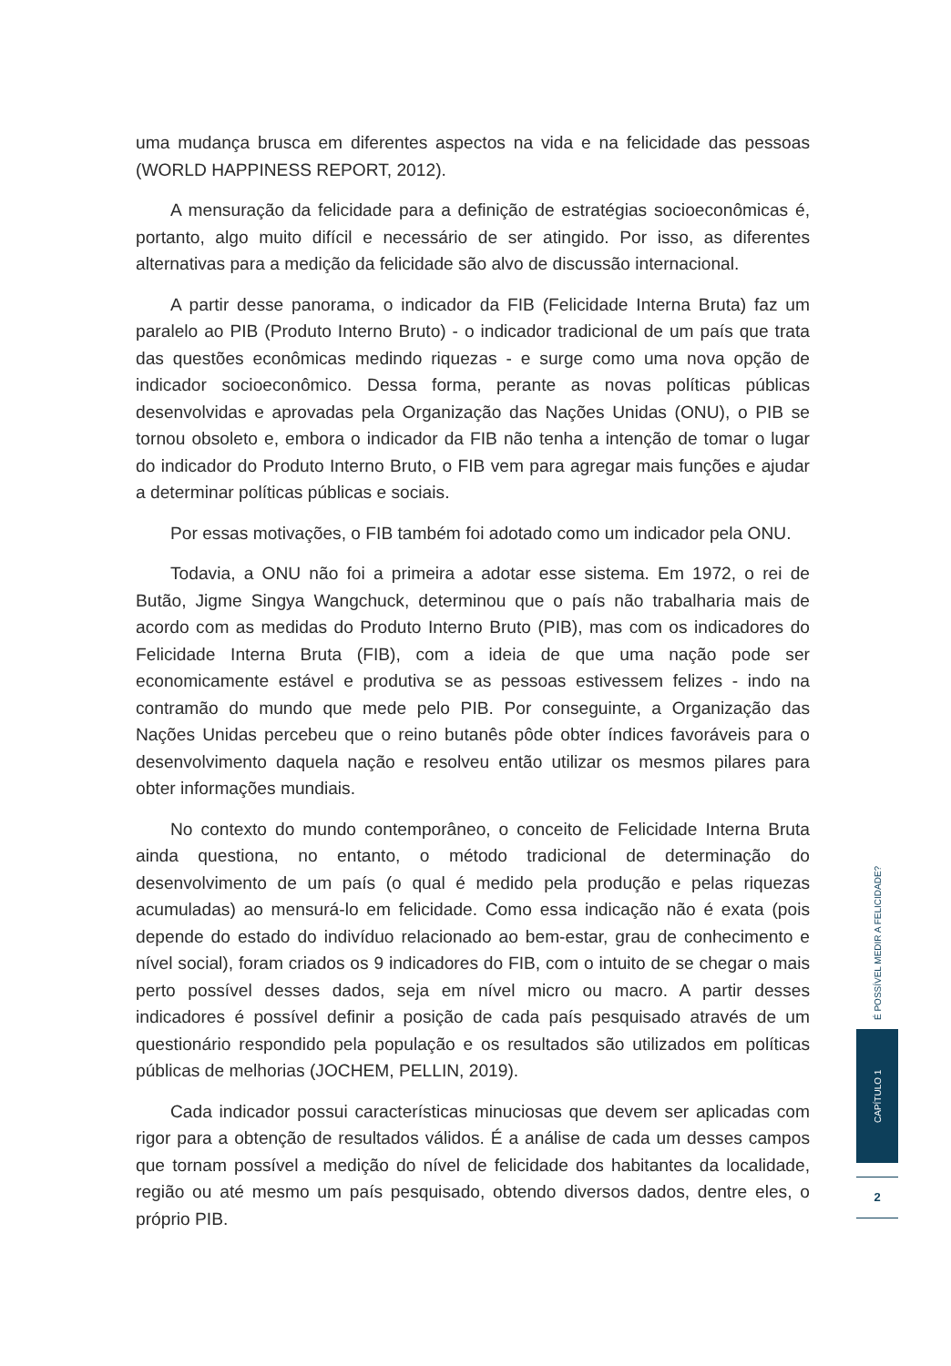uma mudança brusca em diferentes aspectos na vida e na felicidade das pessoas (WORLD HAPPINESS REPORT, 2012).
A mensuração da felicidade para a definição de estratégias socioeconômicas é, portanto, algo muito difícil e necessário de ser atingido. Por isso, as diferentes alternativas para a medição da felicidade são alvo de discussão internacional.
A partir desse panorama, o indicador da FIB (Felicidade Interna Bruta) faz um paralelo ao PIB (Produto Interno Bruto) - o indicador tradicional de um país que trata das questões econômicas medindo riquezas - e surge como uma nova opção de indicador socioeconômico. Dessa forma, perante as novas políticas públicas desenvolvidas e aprovadas pela Organização das Nações Unidas (ONU), o PIB se tornou obsoleto e, embora o indicador da FIB não tenha a intenção de tomar o lugar do indicador do Produto Interno Bruto, o FIB vem para agregar mais funções e ajudar a determinar políticas públicas e sociais.
Por essas motivações, o FIB também foi adotado como um indicador pela ONU.
Todavia, a ONU não foi a primeira a adotar esse sistema. Em 1972, o rei de Butão, Jigme Singya Wangchuck, determinou que o país não trabalharia mais de acordo com as medidas do Produto Interno Bruto (PIB), mas com os indicadores do Felicidade Interna Bruta (FIB), com a ideia de que uma nação pode ser economicamente estável e produtiva se as pessoas estivessem felizes - indo na contramão do mundo que mede pelo PIB. Por conseguinte, a Organização das Nações Unidas percebeu que o reino butanês pôde obter índices favoráveis para o desenvolvimento daquela nação e resolveu então utilizar os mesmos pilares para obter informações mundiais.
No contexto do mundo contemporâneo, o conceito de Felicidade Interna Bruta ainda questiona, no entanto, o método tradicional de determinação do desenvolvimento de um país (o qual é medido pela produção e pelas riquezas acumuladas) ao mensurá-lo em felicidade. Como essa indicação não é exata (pois depende do estado do indivíduo relacionado ao bem-estar, grau de conhecimento e nível social), foram criados os 9 indicadores do FIB, com o intuito de se chegar o mais perto possível desses dados, seja em nível micro ou macro. A partir desses indicadores é possível definir a posição de cada país pesquisado através de um questionário respondido pela população e os resultados são utilizados em políticas públicas de melhorias (JOCHEM, PELLIN, 2019).
Cada indicador possui características minuciosas que devem ser aplicadas com rigor para a obtenção de resultados válidos. É a análise de cada um desses campos que tornam possível a medição do nível de felicidade dos habitantes da localidade, região ou até mesmo um país pesquisado, obtendo diversos dados, dentre eles, o próprio PIB.
É POSSÍVEL MEDIR A FELICIDADE?
CAPÍTULO 1
2